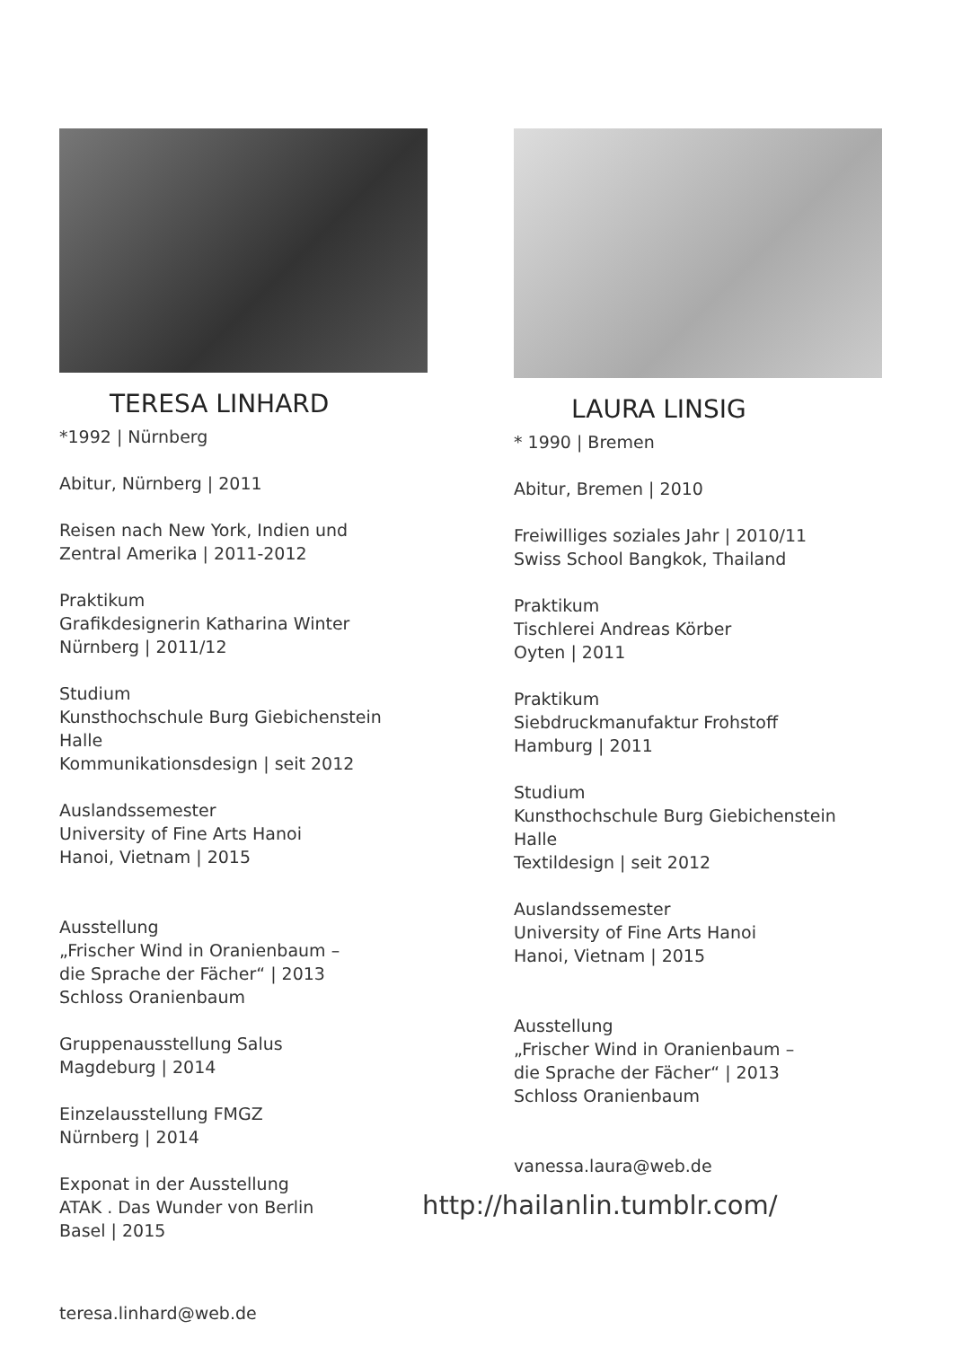TERESA LINHARD
*1992 | Nürnberg
Abitur, Nürnberg | 2011
Reisen nach New York, Indien und
Zentral Amerika | 2011-2012
Praktikum
Grafikdesignerin Katharina Winter
Nürnberg | 2011/12
Studium
Kunsthochschule Burg Giebichenstein Halle
Kommunikationsdesign | seit 2012
Auslandssemester
University of Fine Arts Hanoi
Hanoi, Vietnam | 2015
Ausstellung
„Frischer Wind in Oranienbaum –
die Sprache der Fächer“ | 2013
Schloss Oranienbaum
Gruppenausstellung Salus
Magdeburg | 2014
Einzelausstellung FMGZ
Nürnberg | 2014
Exponat in der Ausstellung
ATAK . Das Wunder von Berlin
Basel | 2015
teresa.linhard@web.de
LAURA LINSIG
* 1990 | Bremen
Abitur, Bremen | 2010
Freiwilliges soziales Jahr | 2010/11
Swiss School Bangkok, Thailand
Praktikum
Tischlerei Andreas Körber
Oyten | 2011
Praktikum
Siebdruckmanufaktur Frohstoff
Hamburg | 2011
Studium
Kunsthochschule Burg Giebichenstein Halle
Textildesign | seit 2012
Auslandssemester
University of Fine Arts Hanoi
Hanoi, Vietnam | 2015
Ausstellung
„Frischer Wind in Oranienbaum –
die Sprache der Fächer“ | 2013
Schloss Oranienbaum
vanessa.laura@web.de
http://hailanlin.tumblr.com/